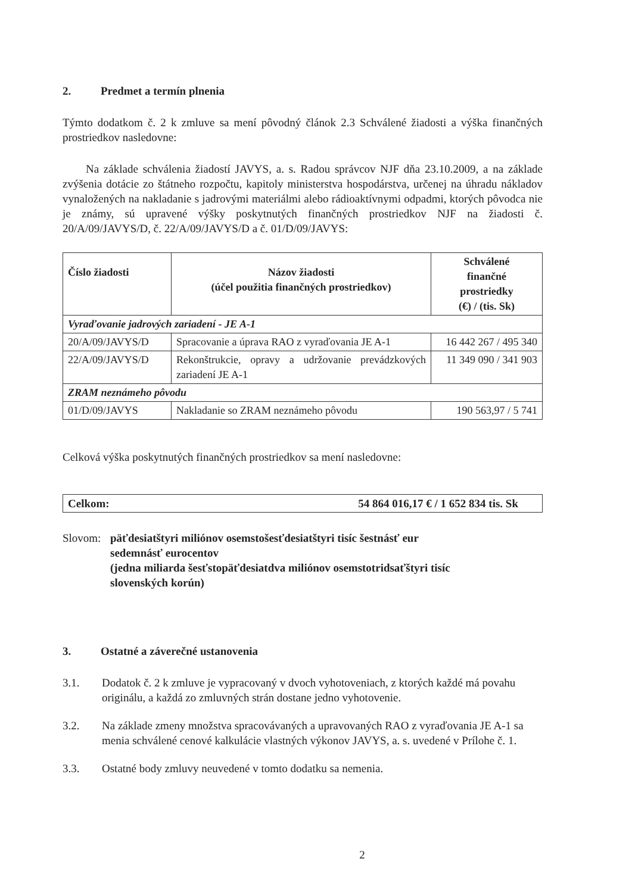2. Predmet a termín plnenia
Týmto dodatkom č. 2 k zmluve sa mení pôvodný článok 2.3 Schválené žiadosti a výška finančných prostriedkov nasledovne:
Na základe schválenia žiadostí JAVYS, a. s. Radou správcov NJF dňa 23.10.2009, a na základe zvýšenia dotácie zo štátneho rozpočtu, kapitoly ministerstva hospodárstva, určenej na úhradu nákladov vynaložených na nakladanie s jadrovými materiálmi alebo rádioaktívnymi odpadmi, ktorých pôvodca nie je známy, sú upravené výšky poskytnutých finančných prostriedkov NJF na žiadosti č. 20/A/09/JAVYS/D, č. 22/A/09/JAVYS/D a č. 01/D/09/JAVYS:
| Číslo žiadosti | Názov žiadosti (účel použitia finančných prostriedkov) | Schválené finančné prostriedky (€) / (tis. Sk) |
| --- | --- | --- |
| Vyraďovanie jadrových zariadení - JE A-1 | | |
| 20/A/09/JAVYS/D | Spracovanie a úprava RAO z vyraďovania JE A-1 | 16 442 267 / 495 340 |
| 22/A/09/JAVYS/D | Rekonštrukcie, opravy a udržovanie prevádzkových zariadení JE A-1 | 11 349 090 / 341 903 |
| ZRAM neznámeho pôvodu | | |
| 01/D/09/JAVYS | Nakladanie so ZRAM neznámeho pôvodu | 190 563,97 / 5 741 |
Celková výška poskytnutých finančných prostriedkov sa mení nasledovne:
Celkom: 54 864 016,17 € / 1 652 834 tis. Sk
Slovom: päťdesiatštyri miliónov osemstošesťdesiatštyri tisíc šestnásť eur
sedemnásť eurocentov
(jedna miliarda šesťstopäťdesiatdva miliónov osemstotridsaťštyri tisíc
slovenských korún)
3. Ostatné a záverečné ustanovenia
3.1. Dodatok č. 2 k zmluve je vypracovaný v dvoch vyhotoveniach, z ktorých každé má povahu originálu, a každá zo zmluvných strán dostane jedno vyhotovenie.
3.2. Na základe zmeny množstva spracovávaných a upravovaných RAO z vyraďovania JE A-1 sa menia schválené cenové kalkulácie vlastných výkonov JAVYS, a. s. uvedené v Prílohe č. 1.
3.3. Ostatné body zmluvy neuvedené v tomto dodatku sa nemenia.
2